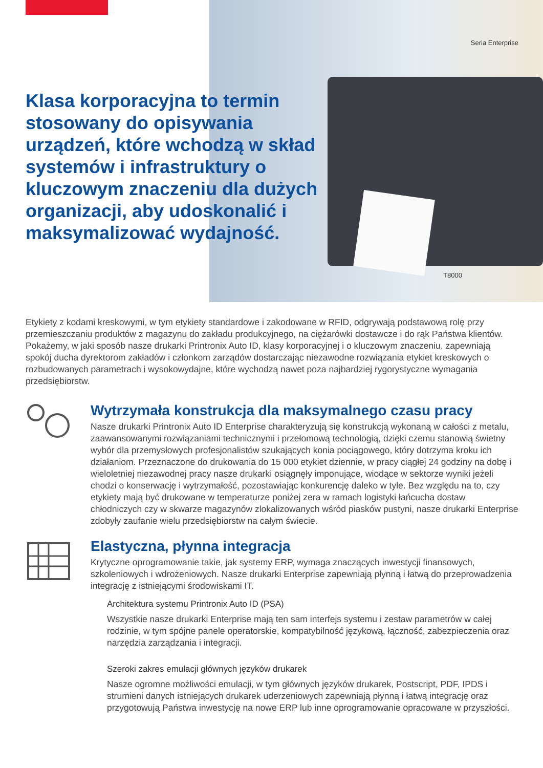Seria Enterprise
T8000
Klasa korporacyjna to termin stosowany do opisywania urządzeń, które wchodzą w skład systemów i infrastruktury o kluczowym znaczeniu dla dużych organizacji, aby udoskonalić i maksymalizować wydajność.
Etykiety z kodami kreskowymi, w tym etykiety standardowe i zakodowane w RFID, odgrywają podstawową rolę przy przemieszczaniu produktów z magazynu do zakładu produkcyjnego, na ciężarówki dostawcze i do rąk Państwa klientów. Pokażemy, w jaki sposób nasze drukarki Printronix Auto ID, klasy korporacyjnej i o kluczowym znaczeniu, zapewniają spokój ducha dyrektorom zakładów i członkom zarządów dostarczając niezawodne rozwiązania etykiet kreskowych o rozbudowanych parametrach i wysokowydajne, które wychodzą nawet poza najbardziej rygorystyczne wymagania przedsiębiorstw.
Wytrzymała konstrukcja dla maksymalnego czasu pracy
Nasze drukarki Printronix Auto ID Enterprise charakteryzują się konstrukcją wykonaną w całości z metalu, zaawansowanymi rozwiązaniami technicznymi i przełomową technologią, dzięki czemu stanowią świetny wybór dla przemysłowych profesjonalistów szukających konia pociągowego, który dotrzyma kroku ich działaniom. Przeznaczone do drukowania do 15 000 etykiet dziennie, w pracy ciągłej 24 godziny na dobę i wieloletniej niezawodnej pracy nasze drukarki osiągnęły imponujące, wiodące w sektorze wyniki jeżeli chodzi o konserwację i wytrzymałość, pozostawiając konkurencję daleko w tyle. Bez względu na to, czy etykiety mają być drukowane w temperaturze poniżej zera w ramach logistyki łańcucha dostaw chłodniczych czy w skwarze magazynów zlokalizowanych wśród piasków pustyni, nasze drukarki Enterprise zdobyły zaufanie wielu przedsiębiorstw na całym świecie.
Elastyczna, płynna integracja
Krytyczne oprogramowanie takie, jak systemy ERP, wymaga znaczących inwestycji finansowych, szkoleniowych i wdrożeniowych. Nasze drukarki Enterprise zapewniają płynną i łatwą do przeprowadzenia integrację z istniejącymi środowiskami IT.
Architektura systemu Printronix Auto ID (PSA)
Wszystkie nasze drukarki Enterprise mają ten sam interfejs systemu i zestaw parametrów w całej rodzinie, w tym spójne panele operatorskie, kompatybilność językową, łączność, zabezpieczenia oraz narzędzia zarządzania i integracji.
Szeroki zakres emulacji głównych języków drukarek
Nasze ogromne możliwości emulacji, w tym głównych języków drukarek, Postscript, PDF, IPDS i strumieni danych istniejących drukarek uderzeniowych zapewniają płynną i łatwą integrację oraz przygotowują Państwa inwestycję na nowe ERP lub inne oprogramowanie opracowane w przyszłości.